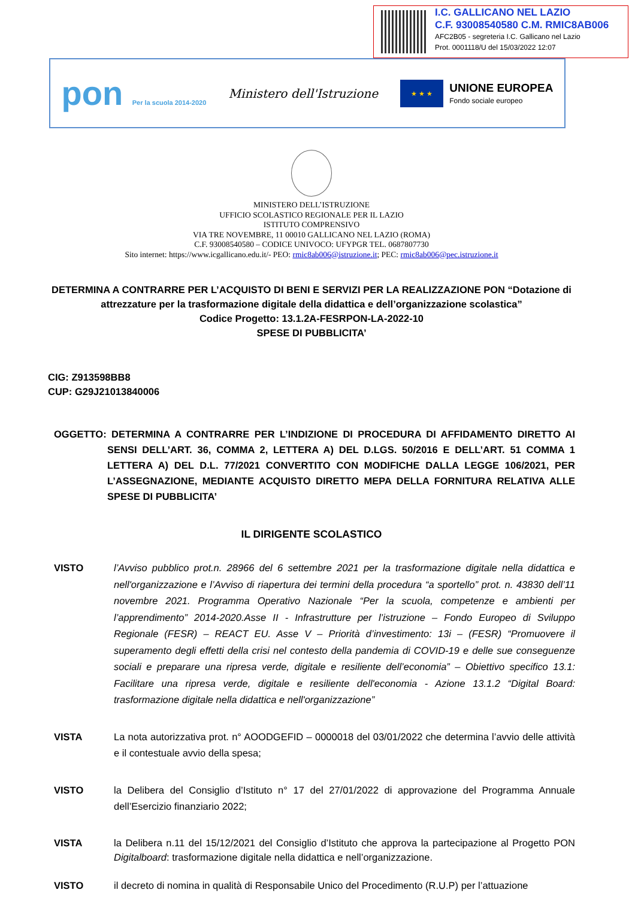I.C. GALLICANO NEL LAZIO
C.F. 93008540580 C.M. RMIC8AB006
AFC2B05 - segreteria I.C. Gallicano nel Lazio
Prot. 0001118/U del 15/03/2022 12:07
pon Per la scuola 2014-2020
Ministero dell'Istruzione
★ ★ ★
UNIONE EUROPEA
Fondo sociale europeo
MINISTERO DELL’ISTRUZIONE
UFFICIO SCOLASTICO REGIONALE PER IL LAZIO
ISTITUTO COMPRENSIVO
VIA TRE NOVEMBRE, 11 00010 GALLICANO NEL LAZIO (ROMA)
C.F. 93008540580 – CODICE UNIVOCO: UFYPGR TEL. 0687807730
Sito internet: https://www.icgallicano.edu.it/- PEO: rmic8ab006@istruzione.it; PEC: rmic8ab006@pec.istruzione.it
DETERMINA A CONTRARRE PER L’ACQUISTO DI BENI E SERVIZI PER LA REALIZZAZIONE PON “Dotazione di attrezzature per la trasformazione digitale della didattica e dell’organizzazione scolastica”
Codice Progetto: 13.1.2A-FESRPON-LA-2022-10
SPESE DI PUBBLICITA’
CIG: Z913598BB8
CUP: G29J21013840006
OGGETTO: DETERMINA A CONTRARRE PER L’INDIZIONE DI PROCEDURA DI AFFIDAMENTO DIRETTO AI SENSI DELL’ART. 36, COMMA 2, LETTERA A) DEL D.LGS. 50/2016 E DELL’ART. 51 COMMA 1 LETTERA A) DEL D.L. 77/2021 CONVERTITO CON MODIFICHE DALLA LEGGE 106/2021, PER L’ASSEGNAZIONE, MEDIANTE ACQUISTO DIRETTO MEPA DELLA FORNITURA RELATIVA ALLE SPESE DI PUBBLICITA’
IL DIRIGENTE SCOLASTICO
VISTO l’Avviso pubblico prot.n. 28966 del 6 settembre 2021 per la trasformazione digitale nella didattica e nell'organizzazione e l’Avviso di riapertura dei termini della procedura “a sportello” prot. n. 43830 dell’11 novembre 2021. Programma Operativo Nazionale “Per la scuola, competenze e ambienti per l’apprendimento” 2014-2020.Asse II - Infrastrutture per l’istruzione – Fondo Europeo di Sviluppo Regionale (FESR) – REACT EU. Asse V – Priorità d’investimento: 13i – (FESR) “Promuovere il superamento degli effetti della crisi nel contesto della pandemia di COVID-19 e delle sue conseguenze sociali e preparare una ripresa verde, digitale e resiliente dell’economia” – Obiettivo specifico 13.1: Facilitare una ripresa verde, digitale e resiliente dell'economia - Azione 13.1.2 “Digital Board: trasformazione digitale nella didattica e nell'organizzazione”
VISTA La nota autorizzativa prot. n° AOODGEFID – 0000018 del 03/01/2022 che determina l’avvio delle attività e il contestuale avvio della spesa;
VISTO la Delibera del Consiglio d’Istituto n° 17 del 27/01/2022 di approvazione del Programma Annuale dell’Esercizio finanziario 2022;
VISTA la Delibera n.11 del 15/12/2021 del Consiglio d’Istituto che approva la partecipazione al Progetto PON Digitalboard: trasformazione digitale nella didattica e nell’organizzazione.
VISTO il decreto di nomina in qualità di Responsabile Unico del Procedimento (R.U.P) per l’attuazione